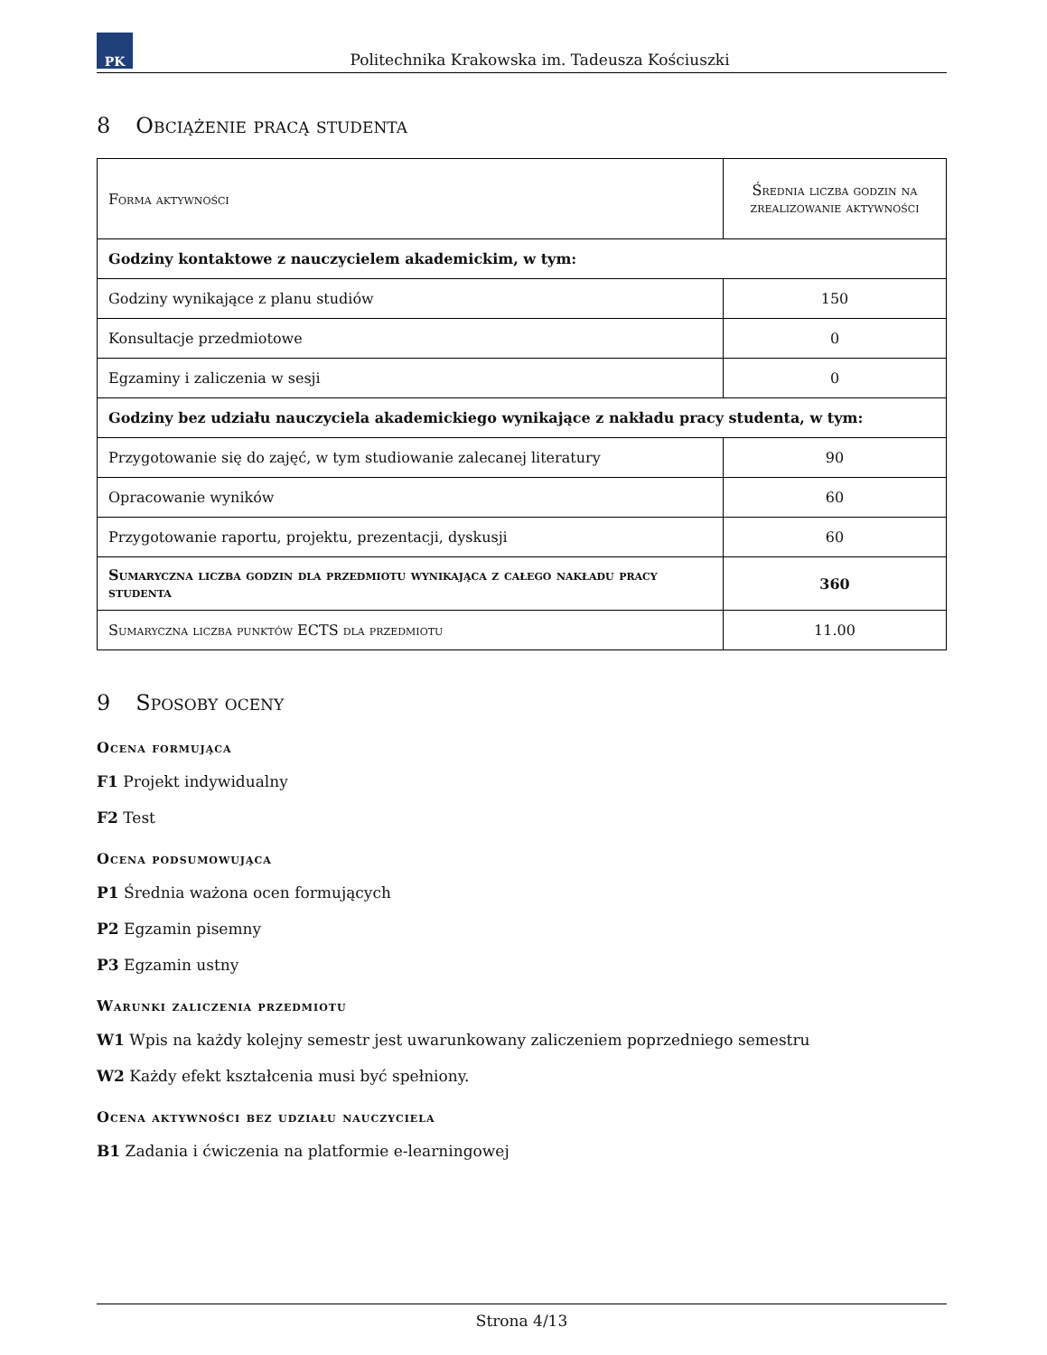PK
Politechnika Krakowska im. Tadeusza Kościuszki
8 Obciążenie pracą studenta
| Forma aktywności | Średnia liczba godzin na zrealizowanie aktywności |
| Godziny kontaktowe z nauczycielem akademickim, w tym: | |
| Godziny wynikające z planu studiów | 150 |
| Konsultacje przedmiotowe | 0 |
| Egzaminy i zaliczenia w sesji | 0 |
| Godziny bez udziału nauczyciela akademickiego wynikające z nakładu pracy studenta, w tym: | |
| Przygotowanie się do zajęć, w tym studiowanie zalecanej literatury | 90 |
| Opracowanie wyników | 60 |
| Przygotowanie raportu, projektu, prezentacji, dyskusji | 60 |
| Sumaryczna liczba godzin dla przedmiotu wynikająca z całego nakładu pracy studenta | 360 |
| Sumaryczna liczba punktów ECTS dla przedmiotu | 11.00 |
9 Sposoby oceny
Ocena formująca
F1 Projekt indywidualny
F2 Test
Ocena podsumowująca
P1 Średnia ważona ocen formujących
P2 Egzamin pisemny
P3 Egzamin ustny
Warunki zaliczenia przedmiotu
W1 Wpis na każdy kolejny semestr jest uwarunkowany zaliczeniem poprzedniego semestru
W2 Każdy efekt kształcenia musi być spełniony.
Ocena aktywności bez udziału nauczyciela
B1 Zadania i ćwiczenia na platformie e-learningowej
Strona 4/13